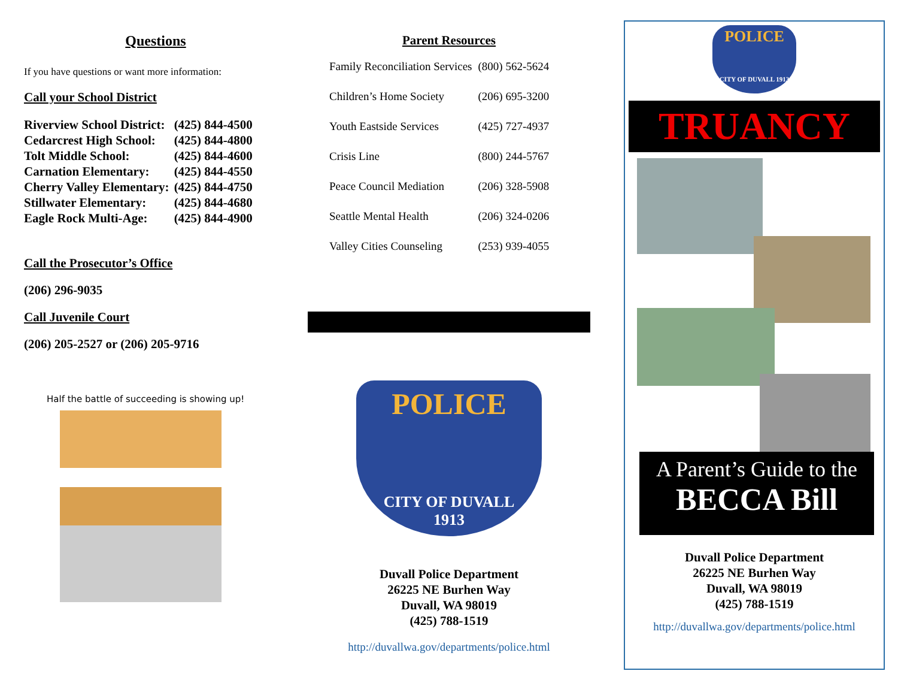Questions
If you have questions or want more information:
Call your School District
| Riverview School District: | (425) 844-4500 |
| Cedarcrest High School: | (425) 844-4800 |
| Tolt Middle School: | (425) 844-4600 |
| Carnation Elementary: | (425) 844-4550 |
| Cherry Valley Elementary: | (425) 844-4750 |
| Stillwater Elementary: | (425) 844-4680 |
| Eagle Rock Multi-Age: | (425) 844-4900 |
Call the Prosecutor’s Office
(206) 296-9035
Call Juvenile Court
(206) 205-2527 or (206) 205-9716
Half the battle of succeeding is showing up!
Parent Resources
| Family Reconciliation Services | (800) 562-5624 |
| Children’s Home Society | (206) 695-3200 |
| Youth Eastside Services | (425) 727-4937 |
| Crisis Line | (800) 244-5767 |
| Peace Council Mediation | (206) 328-5908 |
| Seattle Mental Health | (206) 324-0206 |
| Valley Cities Counseling | (253) 939-4055 |
POLICE
CITY OF DUVALL
1913
Duvall Police Department
26225 NE Burhen Way
Duvall, WA 98019
(425) 788-1519
http://duvallwa.gov/departments/police.html
POLICE
CITY OF DUVALL 1913
TRUANCY
A Parent’s Guide to the
BECCA Bill
Duvall Police Department
26225 NE Burhen Way
Duvall, WA 98019
(425) 788-1519
http://duvallwa.gov/departments/police.html